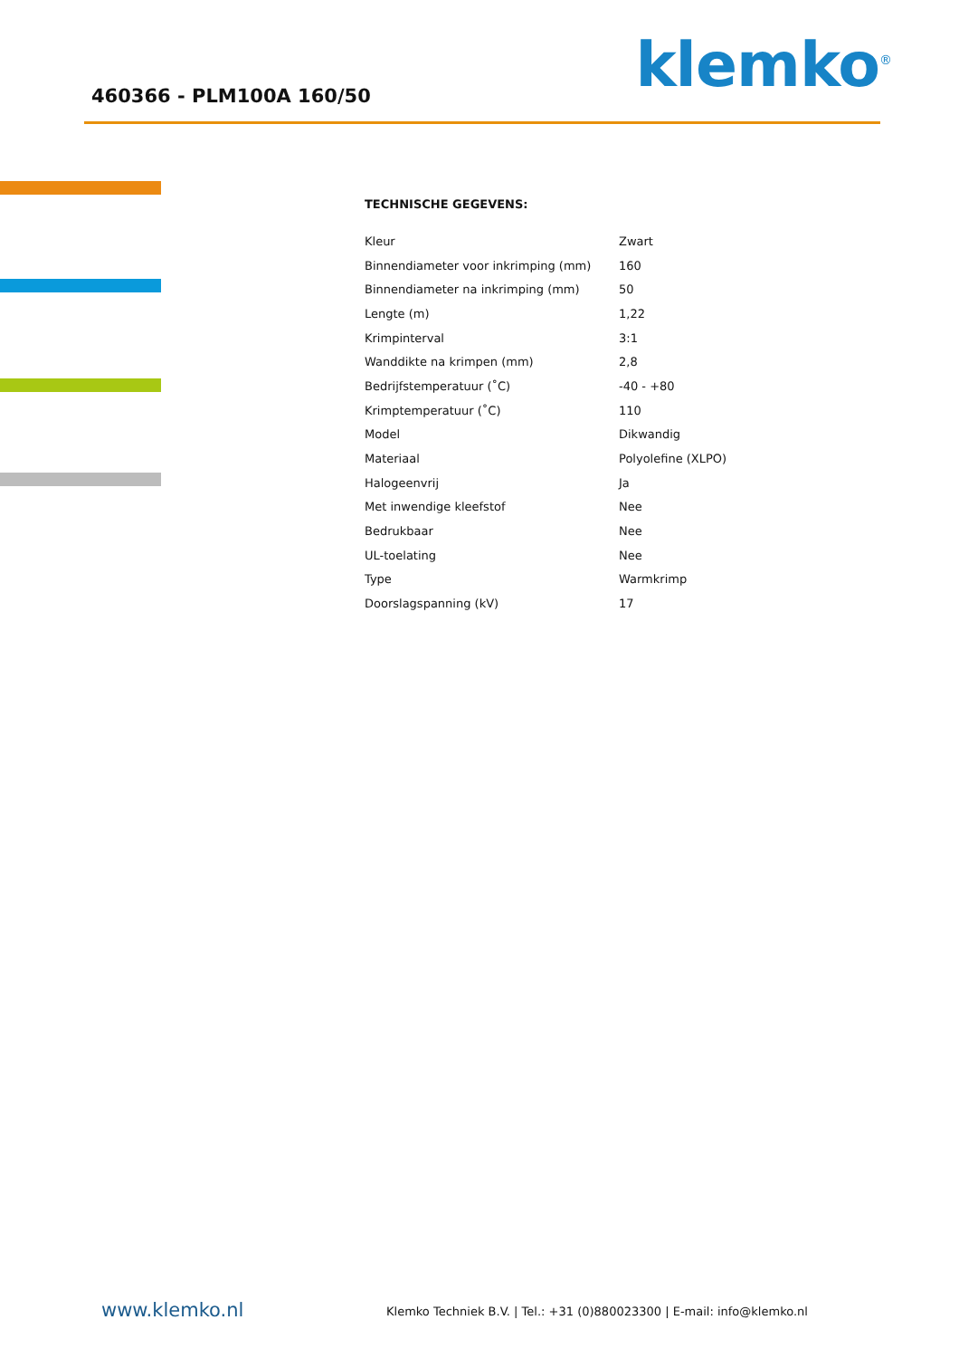460366 - PLM100A 160/50 klemko<sup>®</sup>
TECHNISCHE GEGEVENS:
| Kleur | Zwart |
| Binnendiameter voor inkrimping (mm) | 160 |
| Binnendiameter na inkrimping (mm) | 50 |
| Lengte (m) | 1,22 |
| Krimpinterval | 3:1 |
| Wanddikte na krimpen (mm) | 2,8 |
| Bedrijfstemperatuur (˚C) | -40 - +80 |
| Krimptemperatuur (˚C) | 110 |
| Model | Dikwandig |
| Materiaal | Polyolefine (XLPO) |
| Halogeenvrij | Ja |
| Met inwendige kleefstof | Nee |
| Bedrukbaar | Nee |
| UL-toelating | Nee |
| Type | Warmkrimp |
| Doorslagspanning (kV) | 17 |
www.klemko.nl Klemko Techniek B.V. | Tel.: +31 (0)880023300 | E-mail: info@klemko.nl